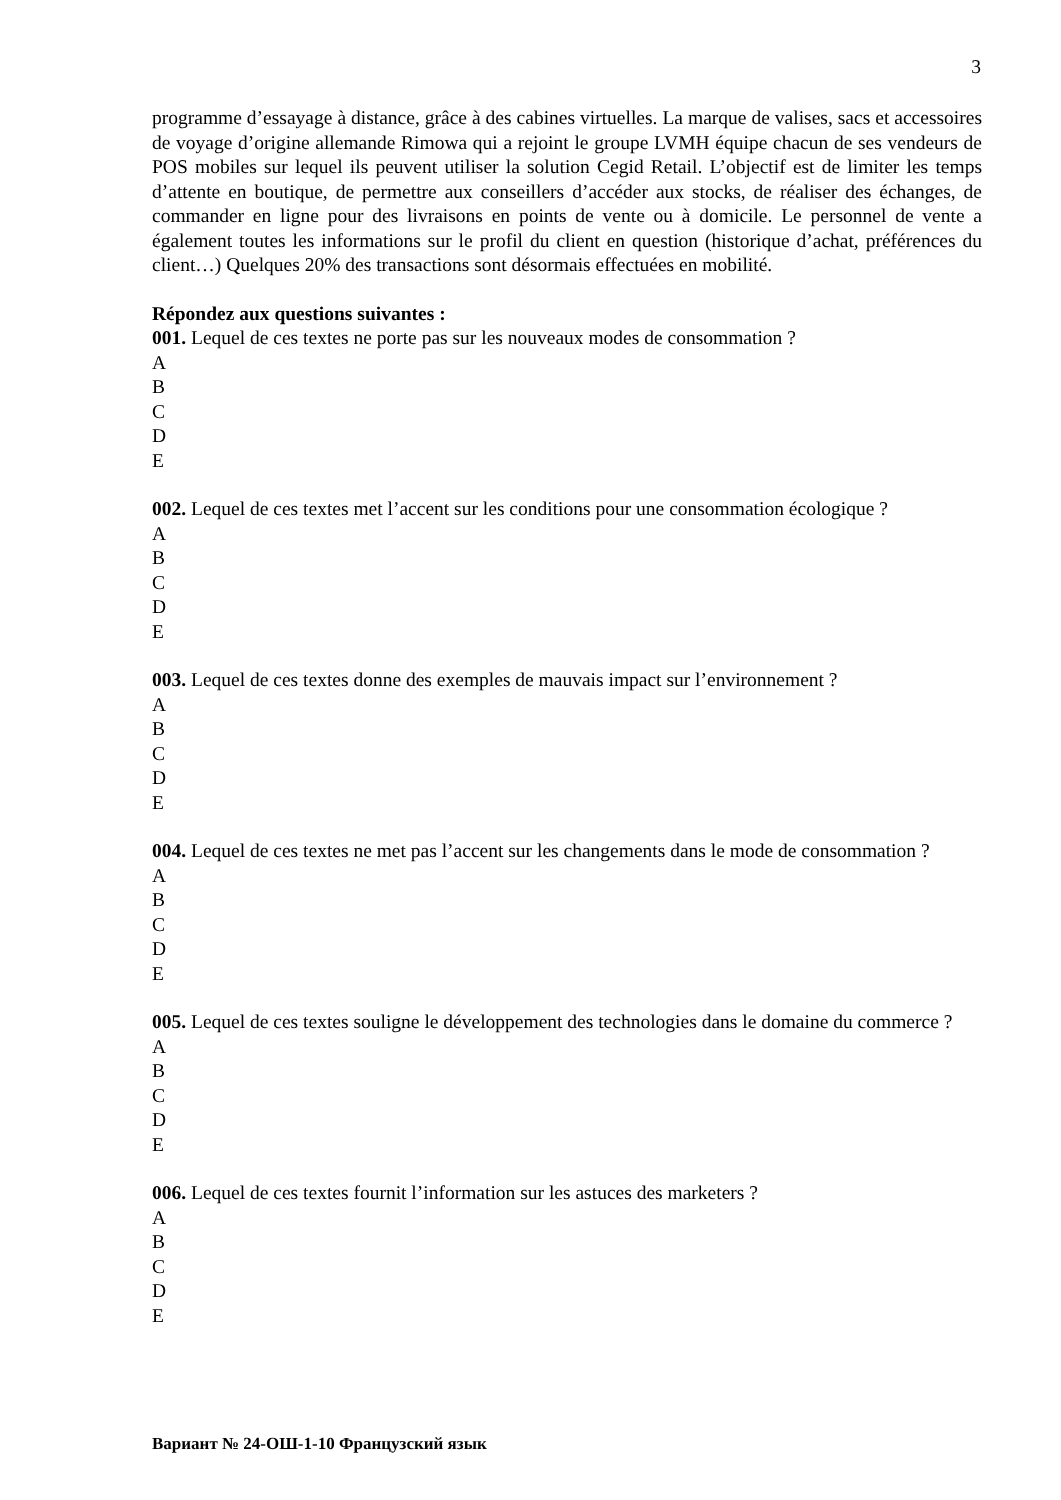3
programme d’essayage à distance, grâce à des cabines virtuelles. La marque de valises, sacs et accessoires de voyage d’origine allemande Rimowa qui a rejoint le groupe LVMH équipe chacun de ses vendeurs de POS mobiles sur lequel ils peuvent utiliser la solution Cegid Retail. L’objectif est de limiter les temps d’attente en boutique, de permettre aux conseillers d’accéder aux stocks, de réaliser des échanges, de commander en ligne pour des livraisons en points de vente ou à domicile. Le personnel de vente a également toutes les informations sur le profil du client en question (historique d’achat, préférences du client…) Quelques 20% des transactions sont désormais effectuées en mobilité.
Répondez aux questions suivantes :
001. Lequel de ces textes ne porte pas sur les nouveaux modes de consommation ?
A
B
C
D
E
002. Lequel de ces textes met l’accent sur les conditions pour une consommation écologique ?
A
B
C
D
E
003. Lequel de ces textes donne des exemples de mauvais impact sur l’environnement ?
A
B
C
D
E
004. Lequel de ces textes ne met pas l’accent sur les changements dans le mode de consommation ?
A
B
C
D
E
005. Lequel de ces textes souligne le développement des technologies dans le domaine du commerce ?
A
B
C
D
E
006. Lequel de ces textes fournit l’information sur les astuces des marketers ?
A
B
C
D
E
Вариант № 24-ОШ-1-10 Французский язык